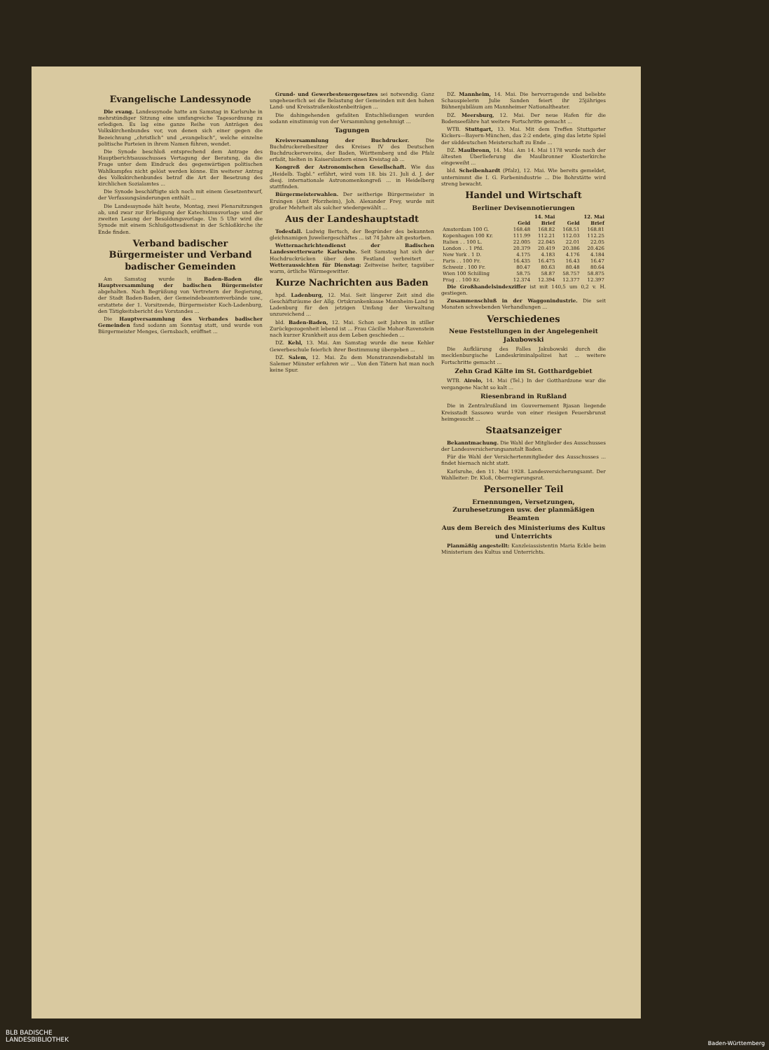Evangelische Landessynode
Die evang. Landessynode hatte am Samstag in Karlsruhe in mehrstündiger Sitzung eine umfangreiche Tagesordnung zu erledigen. Es lag eine ganze Reihe von Anträgen des Volkskirchenbundes vor, von denen sich einer gegen die Bezeichnung „christlich“ und „evangelisch“, welche einzelne politische Parteien in ihrem Namen führen, wendet.
Die Synode beschloß entsprechend dem Antrage des Hauptberichtsausschusses Vertagung der Beratung, da die Frage unter dem Eindruck des gegenwärtigen politischen Wahlkampfes nicht gelöst werden könne. Ein weiterer Antrag des Volkskirchenbundes betraf die Art der Besetzung des kirchlichen Sozialamtes ...
Die Synode beschäftigte sich noch mit einem Gesetzentwurf, der Verfassungsänderungen enthält ...
Die Landessynode hält heute, Montag, zwei Plenarsitzungen ab, und zwar zur Erledigung der Katechismusvorlage und der zweiten Lesung der Besoldungsvorlage. Um 5 Uhr wird die Synode mit einem Schlußgottesdienst in der Schloßkirche ihr Ende finden.
Verband badischer Bürgermeister und Verband badischer Gemeinden
Am Samstag wurde in Baden-Baden die Hauptversammlung der badischen Bürgermeister abgehalten. Nach Begrüßung von Vertretern der Regierung, der Stadt Baden-Baden, der Gemeindebeamtenverbände usw., erstattete der 1. Vorsitzende, Bürgermeister Koch-Ladenburg, den Tätigkeitsbericht des Vorstandes ...
Die Hauptversammlung des Verbandes badischer Gemeinden fand sodann am Sonntag statt, und wurde von Bürgermeister Menges, Gernsbach, eröffnet ...
Grund- und Gewerbesteuergesetzes sei notwendig. Ganz ungeheuerlich sei die Belastung der Gemeinden mit den hohen Land- und Kreisstraßenkostenbeiträgen ...
Die dahingehenden gefaßten Entschließungen wurden sodann einstimmig von der Versammlung genehmigt ...
Tagungen
Kreisversammlung der Buchdrucker. Die Buchdruckereibesitzer des Kreises IV des Deutschen Buchdruckervereins, der Baden, Württemberg und die Pfalz erfaßt, hielten in Kaiserslautern einen Kreistag ab ...
Kongreß der Astronomischen Gesellschaft. Wie das „Heidelb. Tagbl.“ erfährt, wird vom 18. bis 21. Juli d. J. der diesj. internationale Astronomenkongreß ... in Heidelberg stattfinden.
Bürgermeisterwahlen. Der seitherige Bürgermeister in Ersingen (Amt Pforzheim), Joh. Alexander Frey, wurde mit großer Mehrheit als solcher wiedergewählt ...
Aus der Landeshauptstadt
Todesfall. Ludwig Bertsch, der Begründer des bekannten gleichnamigen Juweliergeschäftes ... ist 74 Jahre alt gestorben.
Wetternachrichtendienst der Badischen Landeswetterwarte Karlsruhe. Seit Samstag hat sich der Hochdruckrücken über dem Festland verbreitert ... Wetteraussichten für Dienstag: Zeitweise heiter, tagsüber warm, örtliche Wärmegewitter.
Kurze Nachrichten aus Baden
hpd. Ladenburg, 12. Mai. Seit längerer Zeit sind die Geschäftsräume der Allg. Ortskrankenkasse Mannheim-Land in Ladenburg für den jetzigen Umfang der Verwaltung unzureichend ...
bld. Baden-Baden, 12. Mai. Schon seit Jahren in stiller Zurückgezogenheit lebend ist ... Frau Cäcilie Mohor-Ravenstein nach kurzer Krankheit aus dem Leben geschieden ...
DZ. Kehl, 13. Mai. Am Samstag wurde die neue Kehler Gewerbeschule feierlich ihrer Bestimmung übergeben ...
DZ. Salem, 12. Mai. Zu dem Monstranzendiebstahl im Salemer Münster erfahren wir ... Von den Tätern hat man noch keine Spur.
DZ. Mannheim, 14. Mai. Die hervorragende und beliebte Schauspielerin Julie Sanden feiert ihr 25jähriges Bühnenjubiläum am Mannheimer Nationaltheater.
DZ. Meersburg, 12. Mai. Der neue Hafen für die Bodenseefähre hat weitere Fortschritte gemacht ...
WTB. Stuttgart, 13. Mai. Mit dem Treffen Stuttgarter Kickers—Bayern-München, das 2:2 endete, ging das letzte Spiel der süddeutschen Meisterschaft zu Ende ...
DZ. Maulbronn, 14. Mai. Am 14. Mai 1178 wurde nach der ältesten Überlieferung die Maulbronner Klosterkirche eingeweiht ...
bld. Scheibenhardt (Pfalz), 12. Mai. Wie bereits gemeldet, unternimmt die I. G. Farbenindustrie ... Die Bohrstätte wird streng bewacht.
Handel und Wirtschaft
Berliner Devisennotierungen
| | 14. Mai | | 12. Mai | |
| --- | --- | --- | --- | --- |
| | Geld | Brief | Geld | Brief |
| Amsterdam 100 G. | 168.48 | 168.82 | 168.51 | 168.81 |
| Kopenhagen 100 Kr. | 111.99 | 112.21 | 112.03 | 112.25 |
| Italien . . 100 L. | 22.005 | 22.045 | 22.01 | 22.05 |
| London . . 1 Pfd. | 20.379 | 20.419 | 20.386 | 20.426 |
| New York . 1 D. | 4.175 | 4.183 | 4.176 | 4.184 |
| Paris . . 100 Fr. | 16.435 | 16.475 | 16.43 | 16.47 |
| Schweiz . 100 Fr. | 80.47 | 80.63 | 80.48 | 80.64 |
| Wien 100 Schilling | 58.75 | 58.87 | 58.757 | 58.875 |
| Prag . . 100 Kr. | 12.374 | 12.394 | 12.377 | 12.397 |
Die Großhandelsindexziffer ist mit 140,5 um 0,2 v. H. gestiegen.
Zusammenschluß in der Waggonindustrie. Die seit Monaten schwebenden Verhandlungen ...
Verschiedenes
Neue Feststellungen in der Angelegenheit Jakubowski
Die Aufklärung des Falles Jakubowski durch die mecklenburgische Landeskriminalpolizei hat ... weitere Fortschritte gemacht ...
Zehn Grad Kälte im St. Gotthardgebiet
WTB. Airolo, 14. Mai (Tel.) In der Gotthardzone war die vergangene Nacht so kalt ...
Riesenbrand in Rußland
Die in Zentralrußland im Gouvernement Rjasan liegende Kreisstadt Sassowo wurde von einer riesigen Feuersbrunst heimgesucht ...
Staatsanzeiger
Bekanntmachung. Die Wahl der Mitglieder des Ausschusses der Landesversicherungsanstalt Baden.
Für die Wahl der Versichertenmitglieder des Ausschusses ... findet hiernach nicht statt.
Karlsruhe, den 11. Mai 1928. Landesversicherungsamt. Der Wahlleiter: Dr. Kloß, Oberregierungsrat.
Personeller Teil
Ernennungen, Versetzungen, Zuruhesetzungen usw. der planmäßigen Beamten
Aus dem Bereich des Ministeriums des Kultus und Unterrichts
Planmäßig angestellt: Kanzleiassistentin Maria Eckle beim Ministerium des Kultus und Unterrichts.
BLB BADISCHE
LANDESBIBLIOTHEK
Baden-Württemberg